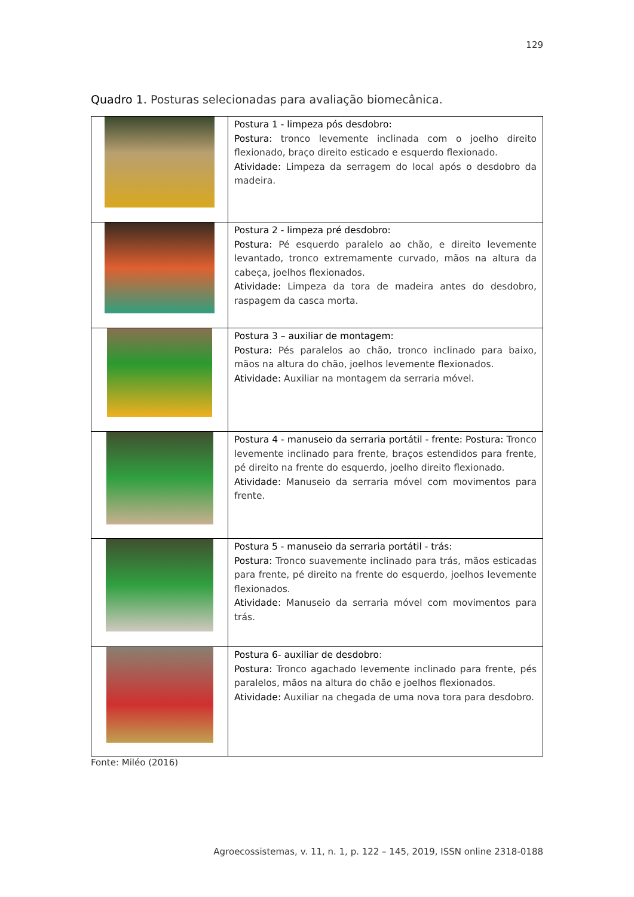129
Quadro 1. Posturas selecionadas para avaliação biomecânica.
| | Postura 1 - limpeza pós desdobro: Postura: tronco levemente inclinada com o joelho direito flexionado, braço direito esticado e esquerdo flexionado. Atividade: Limpeza da serragem do local após o desdobro da madeira. |
| | Postura 2 - limpeza pré desdobro: Postura: Pé esquerdo paralelo ao chão, e direito levemente levantado, tronco extremamente curvado, mãos na altura da cabeça, joelhos flexionados. Atividade: Limpeza da tora de madeira antes do desdobro, raspagem da casca morta. |
| | Postura 3 – auxiliar de montagem: Postura: Pés paralelos ao chão, tronco inclinado para baixo, mãos na altura do chão, joelhos levemente flexionados. Atividade: Auxiliar na montagem da serraria móvel. |
| | Postura 4 - manuseio da serraria portátil - frente: Postura: Tronco levemente inclinado para frente, braços estendidos para frente, pé direito na frente do esquerdo, joelho direito flexionado. Atividade: Manuseio da serraria móvel com movimentos para frente. |
| | Postura 5 - manuseio da serraria portátil - trás: Postura: Tronco suavemente inclinado para trás, mãos esticadas para frente, pé direito na frente do esquerdo, joelhos levemente flexionados. Atividade: Manuseio da serraria móvel com movimentos para trás. |
| | Postura 6- auxiliar de desdobro : Postura: Tronco agachado levemente inclinado para frente, pés paralelos, mãos na altura do chão e joelhos flexionados. Atividade: Auxiliar na chegada de uma nova tora para desdobro. |
Fonte: Miléo (2016)
Agroecossistemas, v. 11, n. 1, p. 122 – 145, 2019, ISSN online 2318-0188